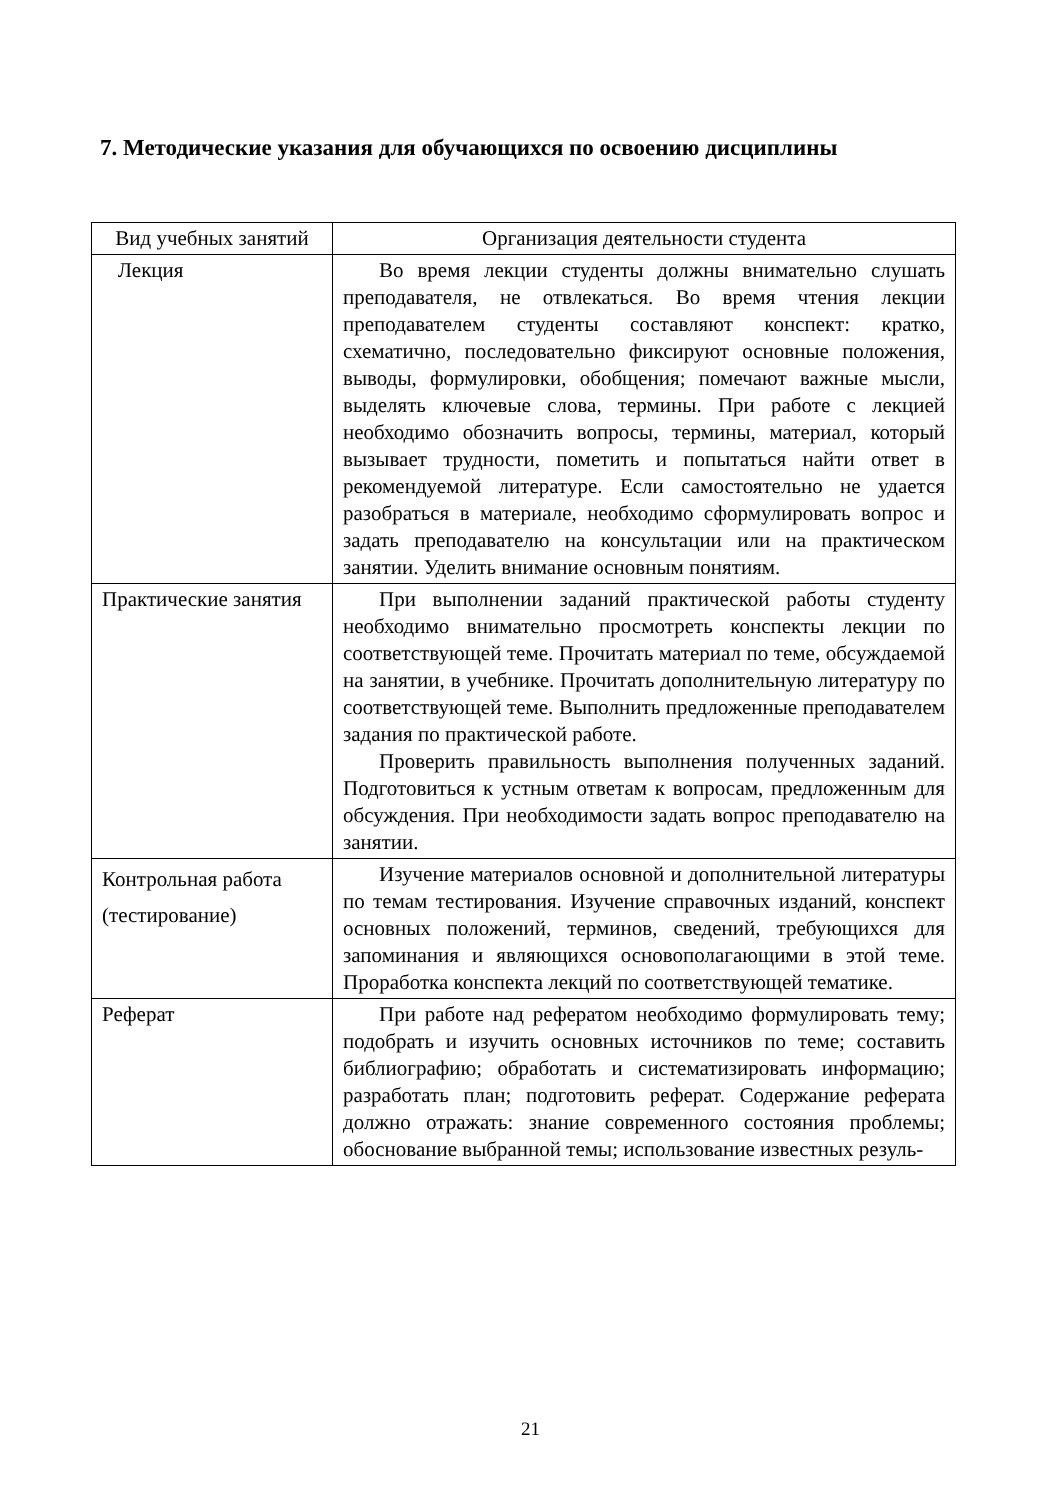7. Методические указания для обучающихся по освоению дисциплины
| Вид учебных занятий | Организация деятельности студента |
| --- | --- |
| Лекция | Во время лекции студенты должны внимательно слушать преподавателя, не отвлекаться. Во время чтения лекции преподавателем студенты составляют конспект: кратко, схематично, последовательно фиксируют основные положения, выводы, формулировки, обобщения; помечают важные мысли, выделять ключевые слова, термины. При работе с лекцией необходимо обозначить вопросы, термины, материал, который вызывает трудности, пометить и попытаться найти ответ в рекомендуемой литературе. Если самостоятельно не удается разобраться в материале, необходимо сформулировать вопрос и задать преподавателю на консультации или на практическом занятии. Уделить внимание основным понятиям. |
| Практические занятия | При выполнении заданий практической работы студенту необходимо внимательно просмотреть конспекты лекции по соответствующей теме. Прочитать материал по теме, обсуждаемой на занятии, в учебнике. Прочитать дополнительную литературу по соответствующей теме. Выполнить предложенные преподавателем задания по практической работе. Проверить правильность выполнения полученных заданий. Подготовиться к устным ответам к вопросам, предложенным для обсуждения. При необходимости задать вопрос преподавателю на занятии. |
| Контрольная работа (тестирование) | Изучение материалов основной и дополнительной литературы по темам тестирования. Изучение справочных изданий, конспект основных положений, терминов, сведений, требующихся для запоминания и являющихся основополагающими в этой теме. Проработка конспекта лекций по соответствующей тематике. |
| Реферат | При работе над рефератом необходимо формулировать тему; подобрать и изучить основных источников по теме; составить библиографию; обработать и систематизировать информацию; разработать план; подготовить реферат. Содержание реферата должно отражать: знание современного состояния проблемы; обоснование выбранной темы; использование известных резуль- |
21